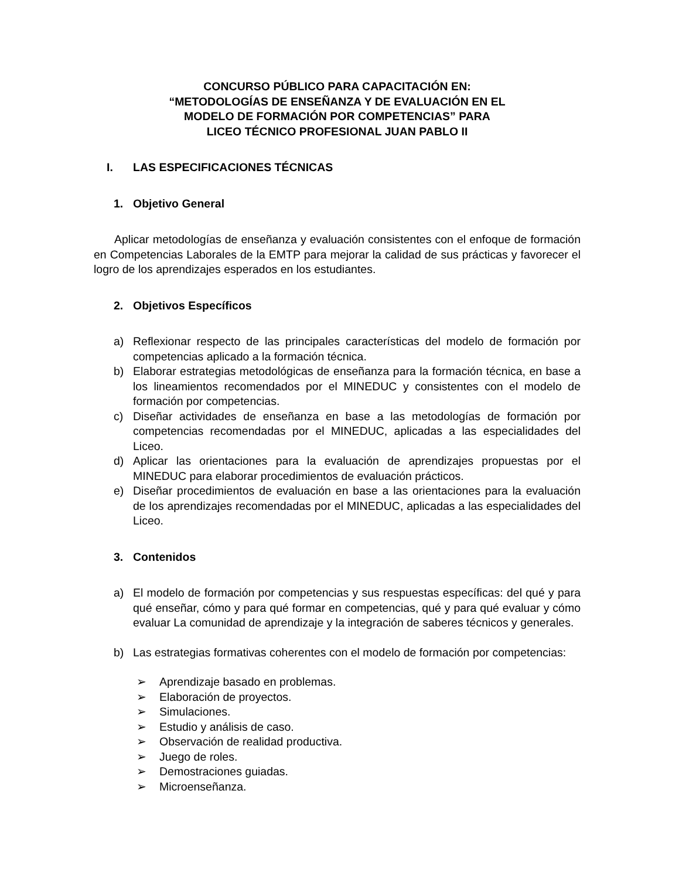CONCURSO PÚBLICO PARA CAPACITACIÓN EN:
“METODOLOGÍAS DE ENSEÑANZA Y DE EVALUACIÓN EN EL
MODELO DE FORMACIÓN POR COMPETENCIAS” PARA
LICEO TÉCNICO PROFESIONAL JUAN PABLO II
I. LAS ESPECIFICACIONES TÉCNICAS
1. Objetivo General
Aplicar metodologías de enseñanza y evaluación consistentes con el enfoque de formación en Competencias Laborales de la EMTP para mejorar la calidad de sus prácticas y favorecer el logro de los aprendizajes esperados en los estudiantes.
2. Objetivos Específicos
a) Reflexionar respecto de las principales características del modelo de formación por competencias aplicado a la formación técnica.
b) Elaborar estrategias metodológicas de enseñanza para la formación técnica, en base a los lineamientos recomendados por el MINEDUC y consistentes con el modelo de formación por competencias.
c) Diseñar actividades de enseñanza en base a las metodologías de formación por competencias recomendadas por el MINEDUC, aplicadas a las especialidades del Liceo.
d) Aplicar las orientaciones para la evaluación de aprendizajes propuestas por el MINEDUC para elaborar procedimientos de evaluación prácticos.
e) Diseñar procedimientos de evaluación en base a las orientaciones para la evaluación de los aprendizajes recomendadas por el MINEDUC, aplicadas a las especialidades del Liceo.
3. Contenidos
a) El modelo de formación por competencias y sus respuestas específicas: del qué y para qué enseñar, cómo y para qué formar en competencias, qué y para qué evaluar y cómo evaluar La comunidad de aprendizaje y la integración de saberes técnicos y generales.
b) Las estrategias formativas coherentes con el modelo de formación por competencias:
➢ Aprendizaje basado en problemas.
➢ Elaboración de proyectos.
➢ Simulaciones.
➢ Estudio y análisis de caso.
➢ Observación de realidad productiva.
➢ Juego de roles.
➢ Demostraciones guiadas.
➢ Microenseñanza.